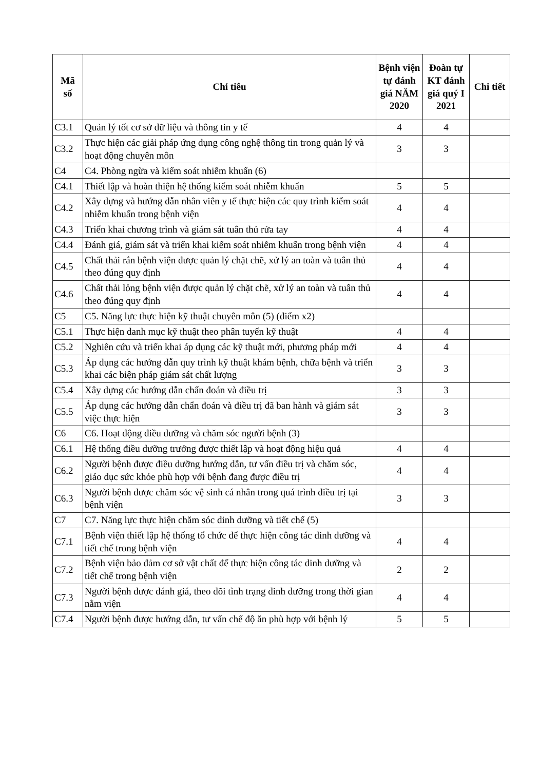| Mã số | Chỉ tiêu | Bệnh viện tự đánh giá NĂM 2020 | Đoàn tự KT đánh giá quý I 2021 | Chi tiết |
| --- | --- | --- | --- | --- |
| C3.1 | Quản lý tốt cơ sở dữ liệu và thông tin y tế | 4 | 4 | |
| C3.2 | Thực hiện các giải pháp ứng dụng công nghệ thông tin trong quản lý và hoạt động chuyên môn | 3 | 3 | |
| C4 | C4. Phòng ngừa và kiểm soát nhiễm khuẩn (6) | | | |
| C4.1 | Thiết lập và hoàn thiện hệ thống kiểm soát nhiễm khuẩn | 5 | 5 | |
| C4.2 | Xây dựng và hướng dẫn nhân viên y tế thực hiện các quy trình kiểm soát nhiễm khuẩn trong bệnh viện | 4 | 4 | |
| C4.3 | Triển khai chương trình và giám sát tuân thủ rửa tay | 4 | 4 | |
| C4.4 | Đánh giá, giám sát và triển khai kiểm soát nhiễm khuẩn trong bệnh viện | 4 | 4 | |
| C4.5 | Chất thải rắn bệnh viện được quản lý chặt chẽ, xử lý an toàn và tuân thủ theo đúng quy định | 4 | 4 | |
| C4.6 | Chất thải lỏng bệnh viện được quản lý chặt chẽ, xử lý an toàn và tuân thủ theo đúng quy định | 4 | 4 | |
| C5 | C5. Năng lực thực hiện kỹ thuật chuyên môn (5) (điểm x2) | | | |
| C5.1 | Thực hiện danh mục kỹ thuật theo phân tuyến kỹ thuật | 4 | 4 | |
| C5.2 | Nghiên cứu và triển khai áp dụng các kỹ thuật mới, phương pháp mới | 4 | 4 | |
| C5.3 | Áp dụng các hướng dẫn quy trình kỹ thuật khám bệnh, chữa bệnh và triển khai các biện pháp giám sát chất lượng | 3 | 3 | |
| C5.4 | Xây dựng các hướng dẫn chẩn đoán và điều trị | 3 | 3 | |
| C5.5 | Áp dụng các hướng dẫn chẩn đoán và điều trị đã ban hành và giám sát việc thực hiện | 3 | 3 | |
| C6 | C6. Hoạt động điều dưỡng và chăm sóc người bệnh (3) | | | |
| C6.1 | Hệ thống điều dưỡng trưởng được thiết lập và hoạt động hiệu quả | 4 | 4 | |
| C6.2 | Người bệnh được điều dưỡng hướng dẫn, tư vấn điều trị và chăm sóc, giáo dục sức khỏe phù hợp với bệnh đang được điều trị | 4 | 4 | |
| C6.3 | Người bệnh được chăm sóc vệ sinh cá nhân trong quá trình điều trị tại bệnh viện | 3 | 3 | |
| C7 | C7. Năng lực thực hiện chăm sóc dinh dưỡng và tiết chế (5) | | | |
| C7.1 | Bệnh viện thiết lập hệ thống tổ chức để thực hiện công tác dinh dưỡng và tiết chế trong bệnh viện | 4 | 4 | |
| C7.2 | Bệnh viện bảo đảm cơ sở vật chất để thực hiện công tác dinh dưỡng và tiết chế trong bệnh viện | 2 | 2 | |
| C7.3 | Người bệnh được đánh giá, theo dõi tình trạng dinh dưỡng trong thời gian nằm viện | 4 | 4 | |
| C7.4 | Người bệnh được hướng dẫn, tư vấn chế độ ăn phù hợp với bệnh lý | 5 | 5 | |